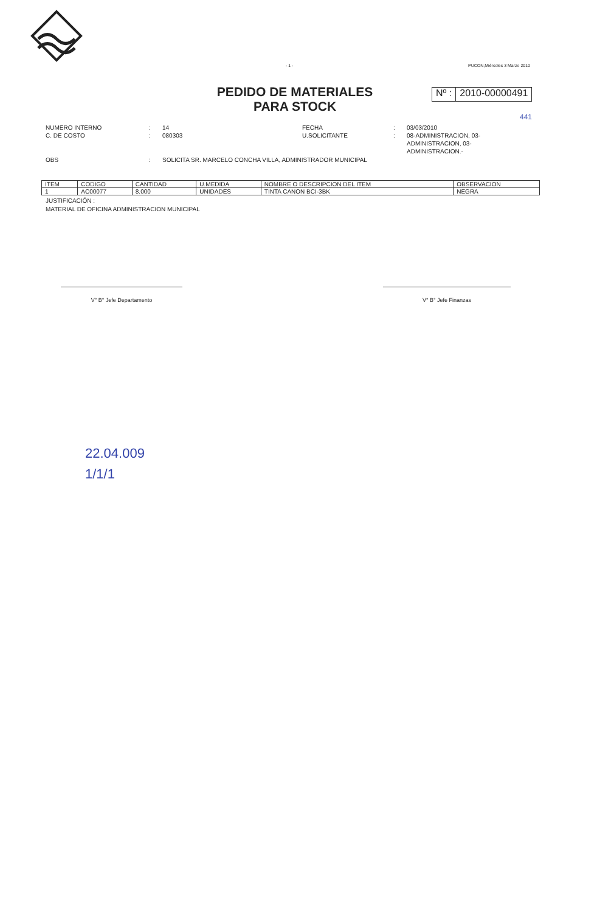- 1 - PUCON,Miércoles 3 Marzo 2010
PEDIDO DE MATERIALES
PARA STOCK
Nº : 2010-00000491
441
NUMERO INTERNO: 14 FECHA: 03/03/2010 C. DE COSTO: 080303 U.SOLICITANTE: 08-ADMINISTRACION, 03-ADMINISTRACION, 03-ADMINISTRACION.-
OBS: SOLICITA SR. MARCELO CONCHA VILLA, ADMINISTRADOR MUNICIPAL
| ITEM | CODIGO | CANTIDAD | U.MEDIDA | NOMBRE O DESCRIPCION DEL ITEM | OBSERVACION |
| --- | --- | --- | --- | --- | --- |
| 1 | AC00077 | 8.000 | UNIDADES | TINTA CANON BCI-3BK | NEGRA |
JUSTIFICACIÓN :
MATERIAL DE OFICINA ADMINISTRACION MUNICIPAL
V° B° Jefe Departamento V° B° Jefe Finanzas
22.04.009
1/1/1